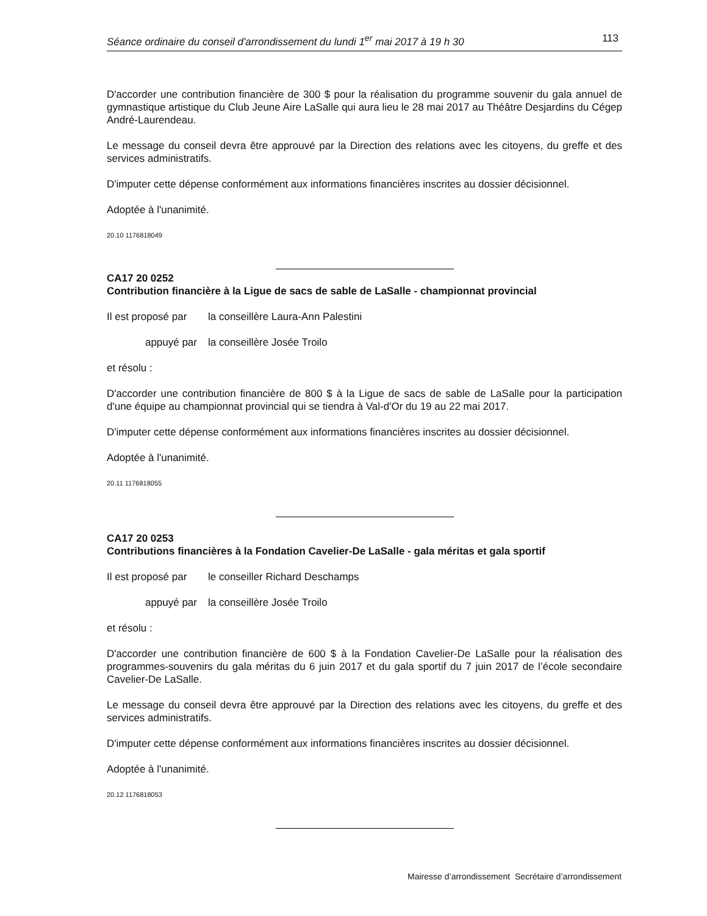Séance ordinaire du conseil d'arrondissement du lundi 1<sup>er</sup> mai 2017 à 19 h 30 113
D'accorder une contribution financière de 300 $ pour la réalisation du programme souvenir du gala annuel de gymnastique artistique du Club Jeune Aire LaSalle qui aura lieu le 28 mai 2017 au Théâtre Desjardins du Cégep André-Laurendeau.
Le message du conseil devra être approuvé par la Direction des relations avec les citoyens, du greffe et des services administratifs.
D'imputer cette dépense conformément aux informations financières inscrites au dossier décisionnel.
Adoptée à l'unanimité.
20.10 1176818049
CA17 20 0252
Contribution financière à la Ligue de sacs de sable de LaSalle - championnat provincial
Il est proposé par la conseillère Laura-Ann Palestini
appuyé par la conseillère Josée Troilo
et résolu :
D'accorder une contribution financière de 800 $ à la Ligue de sacs de sable de LaSalle pour la participation d'une équipe au championnat provincial qui se tiendra à Val-d'Or du 19 au 22 mai 2017.
D'imputer cette dépense conformément aux informations financières inscrites au dossier décisionnel.
Adoptée à l'unanimité.
20.11 1176818055
CA17 20 0253
Contributions financières à la Fondation Cavelier-De LaSalle - gala méritas et gala sportif
Il est proposé par le conseiller Richard Deschamps
appuyé par la conseillère Josée Troilo
et résolu :
D'accorder une contribution financière de 600 $ à la Fondation Cavelier-De LaSalle pour la réalisation des programmes-souvenirs du gala méritas du 6 juin 2017 et du gala sportif du 7 juin 2017 de l’école secondaire Cavelier-De LaSalle.
Le message du conseil devra être approuvé par la Direction des relations avec les citoyens, du greffe et des services administratifs.
D'imputer cette dépense conformément aux informations financières inscrites au dossier décisionnel.
Adoptée à l'unanimité.
20.12 1176818053
Mairesse d’arrondissement Secrétaire d’arrondissement